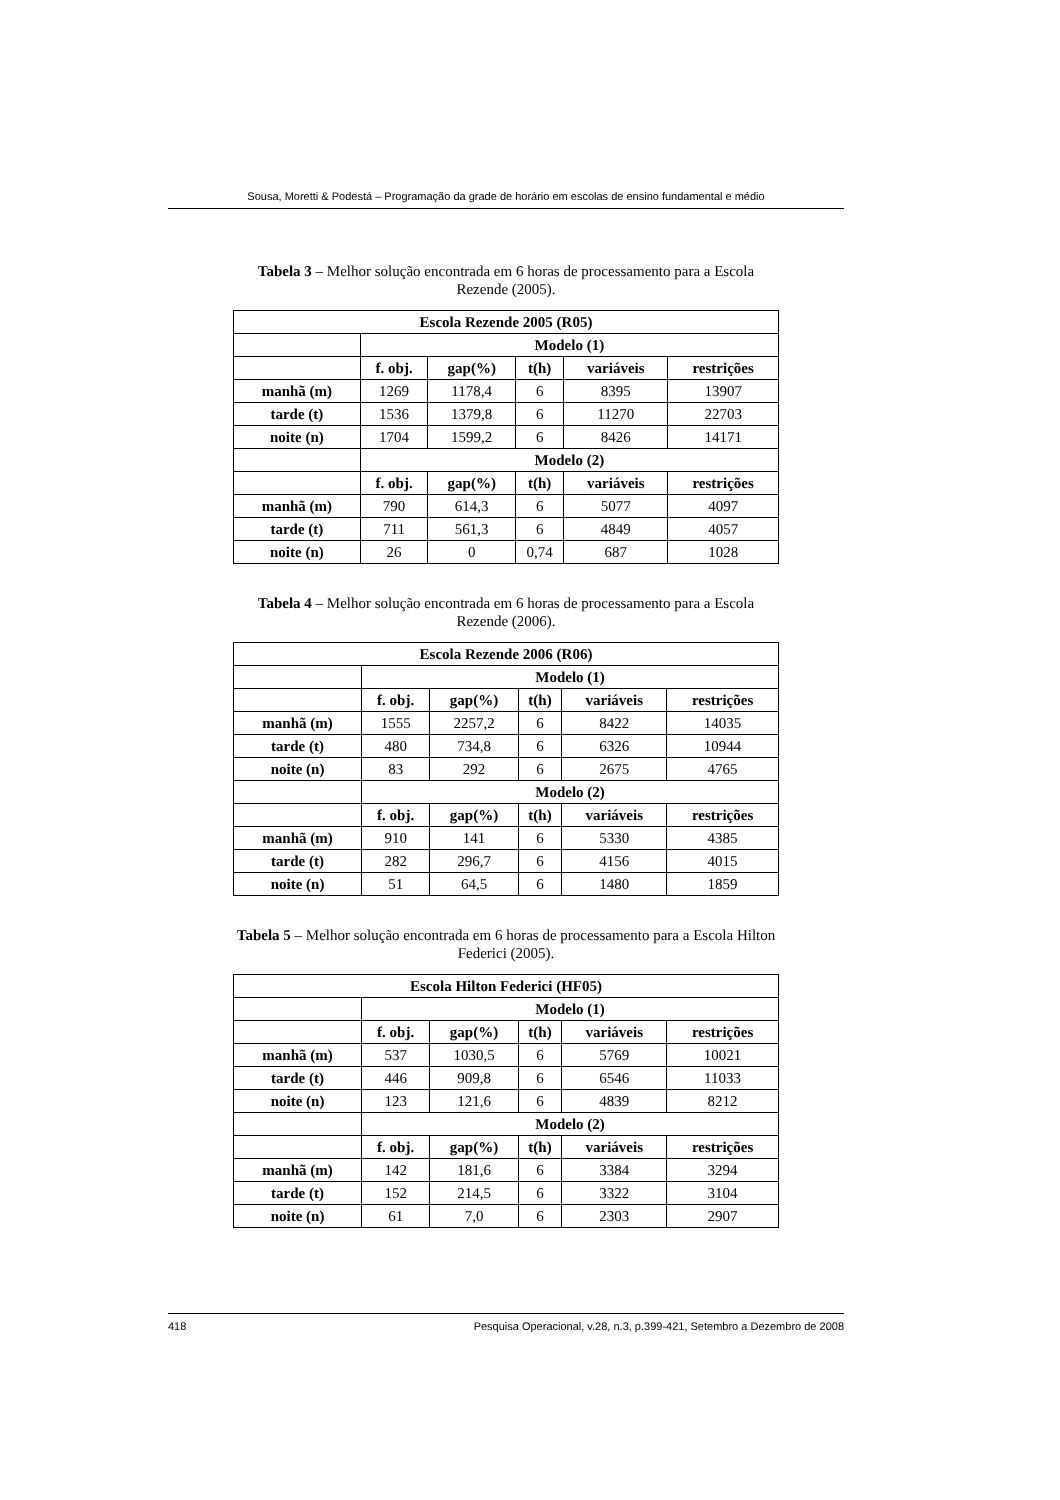Sousa, Moretti & Podestá – Programação da grade de horário em escolas de ensino fundamental e médio
Tabela 3 – Melhor solução encontrada em 6 horas de processamento para a Escola Rezende (2005).
| Escola Rezende 2005 (R05) | | | | | |
| --- | --- | --- | --- | --- | --- |
| | Modelo (1) | | | | |
| | f. obj. | gap(%) | t(h) | variáveis | restrições |
| manhã (m) | 1269 | 1178,4 | 6 | 8395 | 13907 |
| tarde (t) | 1536 | 1379,8 | 6 | 11270 | 22703 |
| noite (n) | 1704 | 1599,2 | 6 | 8426 | 14171 |
| | Modelo (2) | | | | |
| | f. obj. | gap(%) | t(h) | variáveis | restrições |
| manhã (m) | 790 | 614,3 | 6 | 5077 | 4097 |
| tarde (t) | 711 | 561,3 | 6 | 4849 | 4057 |
| noite (n) | 26 | 0 | 0,74 | 687 | 1028 |
Tabela 4 – Melhor solução encontrada em 6 horas de processamento para a Escola Rezende (2006).
| Escola Rezende 2006 (R06) | | | | | |
| --- | --- | --- | --- | --- | --- |
| | Modelo (1) | | | | |
| | f. obj. | gap(%) | t(h) | variáveis | restrições |
| manhã (m) | 1555 | 2257,2 | 6 | 8422 | 14035 |
| tarde (t) | 480 | 734,8 | 6 | 6326 | 10944 |
| noite (n) | 83 | 292 | 6 | 2675 | 4765 |
| | Modelo (2) | | | | |
| | f. obj. | gap(%) | t(h) | variáveis | restrições |
| manhã (m) | 910 | 141 | 6 | 5330 | 4385 |
| tarde (t) | 282 | 296,7 | 6 | 4156 | 4015 |
| noite (n) | 51 | 64,5 | 6 | 1480 | 1859 |
Tabela 5 – Melhor solução encontrada em 6 horas de processamento para a Escola Hilton Federici (2005).
| Escola Hilton Federici (HF05) | | | | | |
| --- | --- | --- | --- | --- | --- |
| | Modelo (1) | | | | |
| | f. obj. | gap(%) | t(h) | variáveis | restrições |
| manhã (m) | 537 | 1030,5 | 6 | 5769 | 10021 |
| tarde (t) | 446 | 909,8 | 6 | 6546 | 11033 |
| noite (n) | 123 | 121,6 | 6 | 4839 | 8212 |
| | Modelo (2) | | | | |
| | f. obj. | gap(%) | t(h) | variáveis | restrições |
| manhã (m) | 142 | 181,6 | 6 | 3384 | 3294 |
| tarde (t) | 152 | 214,5 | 6 | 3322 | 3104 |
| noite (n) | 61 | 7,0 | 6 | 2303 | 2907 |
418 Pesquisa Operacional, v.28, n.3, p.399-421, Setembro a Dezembro de 2008